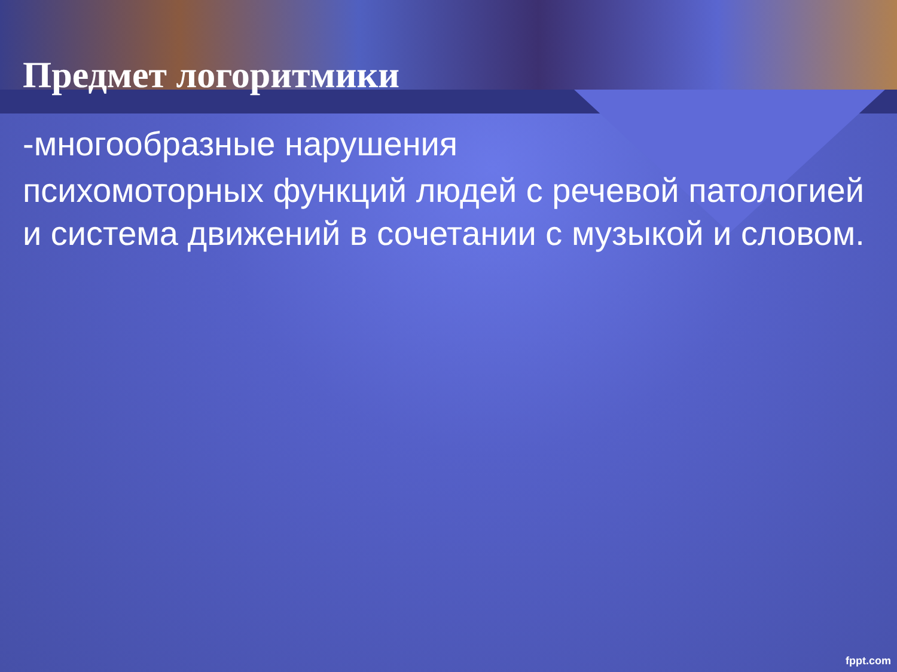Предмет логоритмики
-многообразные нарушения
психомоторных функций людей с речевой патологией и система движений в сочетании с музыкой и словом.
fppt.com